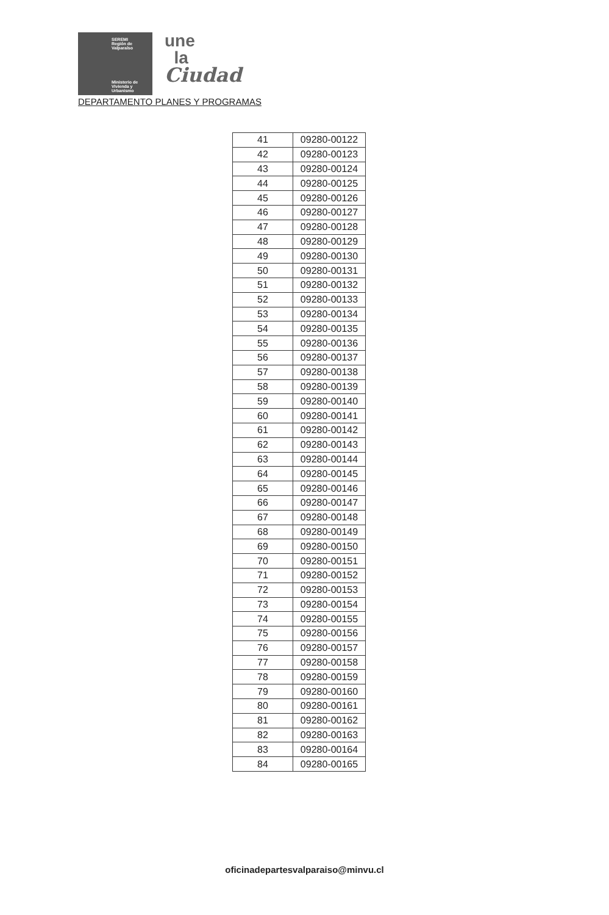SEREMI
Región de Valparaíso
Ministerio de
Vivienda y
Urbanismo
une
la
Ciudad
DEPARTAMENTO PLANES Y PROGRAMAS
| 41 | 09280-00122 |
| 42 | 09280-00123 |
| 43 | 09280-00124 |
| 44 | 09280-00125 |
| 45 | 09280-00126 |
| 46 | 09280-00127 |
| 47 | 09280-00128 |
| 48 | 09280-00129 |
| 49 | 09280-00130 |
| 50 | 09280-00131 |
| 51 | 09280-00132 |
| 52 | 09280-00133 |
| 53 | 09280-00134 |
| 54 | 09280-00135 |
| 55 | 09280-00136 |
| 56 | 09280-00137 |
| 57 | 09280-00138 |
| 58 | 09280-00139 |
| 59 | 09280-00140 |
| 60 | 09280-00141 |
| 61 | 09280-00142 |
| 62 | 09280-00143 |
| 63 | 09280-00144 |
| 64 | 09280-00145 |
| 65 | 09280-00146 |
| 66 | 09280-00147 |
| 67 | 09280-00148 |
| 68 | 09280-00149 |
| 69 | 09280-00150 |
| 70 | 09280-00151 |
| 71 | 09280-00152 |
| 72 | 09280-00153 |
| 73 | 09280-00154 |
| 74 | 09280-00155 |
| 75 | 09280-00156 |
| 76 | 09280-00157 |
| 77 | 09280-00158 |
| 78 | 09280-00159 |
| 79 | 09280-00160 |
| 80 | 09280-00161 |
| 81 | 09280-00162 |
| 82 | 09280-00163 |
| 83 | 09280-00164 |
| 84 | 09280-00165 |
oficinadepartesvalparaiso@minvu.cl